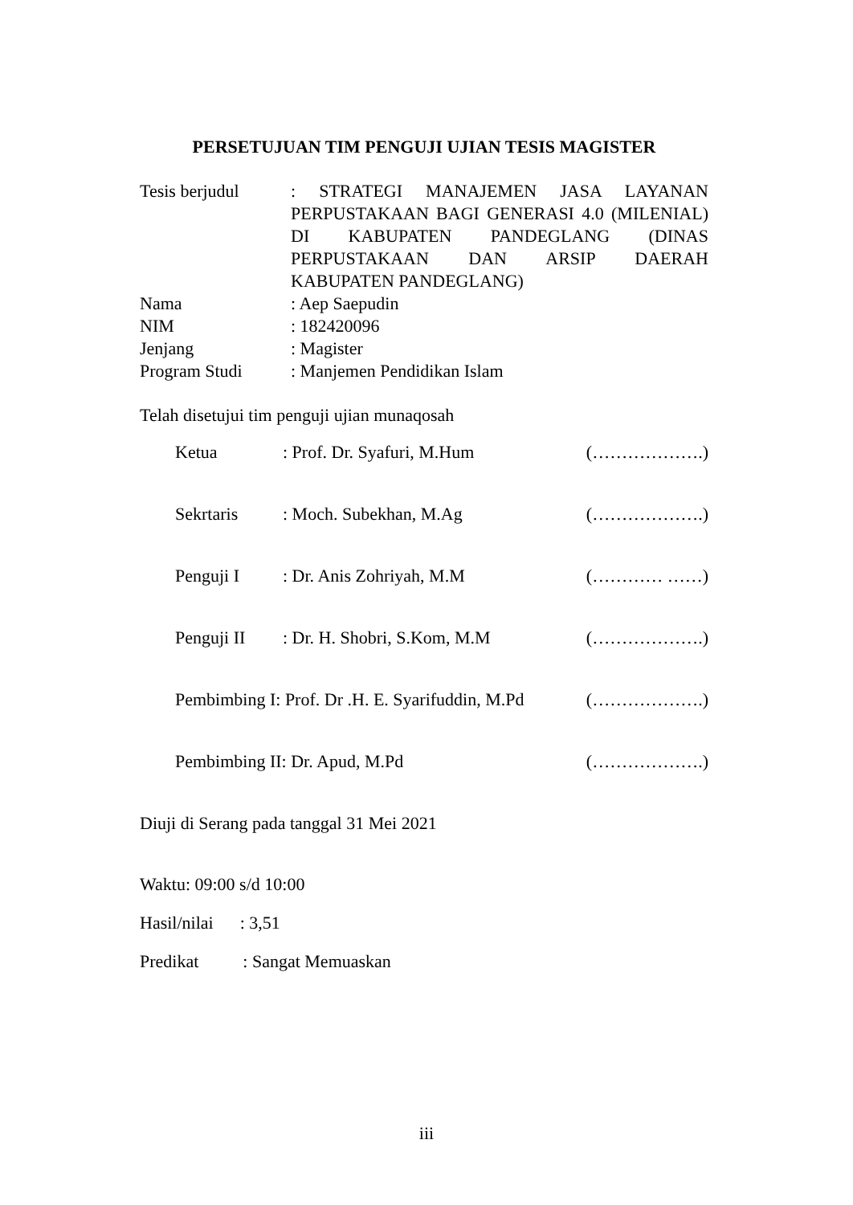PERSETUJUAN TIM PENGUJI UJIAN TESIS MAGISTER
| Tesis berjudul | : STRATEGI MANAJEMEN JASA LAYANAN PERPUSTAKAAN BAGI GENERASI 4.0 (MILENIAL) DI KABUPATEN PANDEGLANG (DINAS PERPUSTAKAAN DAN ARSIP DAERAH KABUPATEN PANDEGLANG) |
| Nama | : Aep Saepudin |
| NIM | : 182420096 |
| Jenjang | : Magister |
| Program Studi | : Manjemen Pendidikan Islam |
Telah disetujui tim penguji ujian munaqosah
| Ketua | : Prof. Dr. Syafuri, M.Hum | (……………….) |
| Sekrtaris | : Moch. Subekhan, M.Ag | (……………….) |
| Penguji I | : Dr. Anis Zohriyah, M.M | (………… ……) |
| Penguji II | : Dr. H. Shobri, S.Kom, M.M | (……………….) |
| Pembimbing I: Prof. Dr .H. E. Syarifuddin, M.Pd | | (……………….) |
| Pembimbing II: Dr. Apud, M.Pd | | (……………….) |
Diuji di Serang pada tanggal 31 Mei 2021
Waktu: 09:00 s/d 10:00
Hasil/nilai : 3,51
Predikat : Sangat Memuaskan
iii